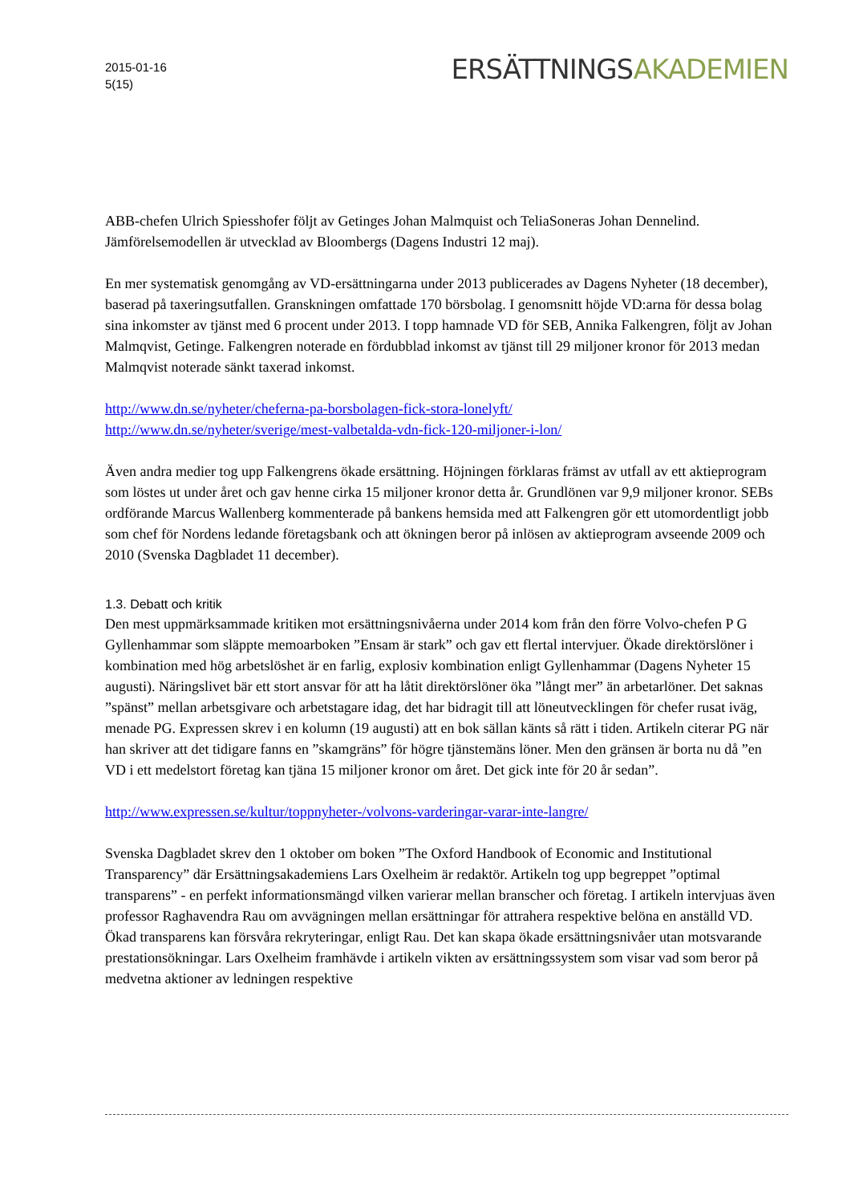2015-01-16
5(15)
ERSÄTTNINGSAKADEMIEN
ABB-chefen Ulrich Spiesshofer följt av Getinges Johan Malmquist och TeliaSoneras Johan Dennelind. Jämförelsemodellen är utvecklad av Bloombergs (Dagens Industri 12 maj).
En mer systematisk genomgång av VD-ersättningarna under 2013 publicerades av Dagens Nyheter (18 december), baserad på taxeringsutfallen. Granskningen omfattade 170 börsbolag. I genomsnitt höjde VD:arna för dessa bolag sina inkomster av tjänst med 6 procent under 2013. I topp hamnade VD för SEB, Annika Falkengren, följt av Johan Malmqvist, Getinge. Falkengren noterade en fördubblad inkomst av tjänst till 29 miljoner kronor för 2013 medan Malmqvist noterade sänkt taxerad inkomst.
http://www.dn.se/nyheter/cheferna-pa-borsbolagen-fick-stora-lonelyft/
http://www.dn.se/nyheter/sverige/mest-valbetalda-vdn-fick-120-miljoner-i-lon/
Även andra medier tog upp Falkengrens ökade ersättning. Höjningen förklaras främst av utfall av ett aktieprogram som löstes ut under året och gav henne cirka 15 miljoner kronor detta år. Grundlönen var 9,9 miljoner kronor. SEBs ordförande Marcus Wallenberg kommenterade på bankens hemsida med att Falkengren gör ett utomordentligt jobb som chef för Nordens ledande företagsbank och att ökningen beror på inlösen av aktieprogram avseende 2009 och 2010 (Svenska Dagbladet 11 december).
1.3. Debatt och kritik
Den mest uppmärksammade kritiken mot ersättningsnivåerna under 2014 kom från den förre Volvo-chefen P G Gyllenhammar som släppte memoarboken ”Ensam är stark” och gav ett flertal intervjuer. Ökade direktörslöner i kombination med hög arbetslöshet är en farlig, explosiv kombination enligt Gyllenhammar (Dagens Nyheter 15 augusti). Näringslivet bär ett stort ansvar för att ha låtit direktörslöner öka ”långt mer” än arbetarlöner. Det saknas ”spänst” mellan arbetsgivare och arbetstagare idag, det har bidragit till att löneutvecklingen för chefer rusat iväg, menade PG. Expressen skrev i en kolumn (19 augusti) att en bok sällan känts så rätt i tiden. Artikeln citerar PG när han skriver att det tidigare fanns en ”skamgräns” för högre tjänstemäns löner. Men den gränsen är borta nu då ”en VD i ett medelstort företag kan tjäna 15 miljoner kronor om året. Det gick inte för 20 år sedan”.
http://www.expressen.se/kultur/toppnyheter-/volvons-varderingar-varar-inte-langre/
Svenska Dagbladet skrev den 1 oktober om boken ”The Oxford Handbook of Economic and Institutional Transparency” där Ersättningsakademiens Lars Oxelheim är redaktör. Artikeln tog upp begreppet ”optimal transparens” - en perfekt informationsmängd vilken varierar mellan branscher och företag. I artikeln intervjuas även professor Raghavendra Rau om avvägningen mellan ersättningar för attrahera respektive belöna en anställd VD. Ökad transparens kan försvåra rekryteringar, enligt Rau. Det kan skapa ökade ersättningsnivåer utan motsvarande prestationsökningar. Lars Oxelheim framhävde i artikeln vikten av ersättningssystem som visar vad som beror på medvetna aktioner av ledningen respektive